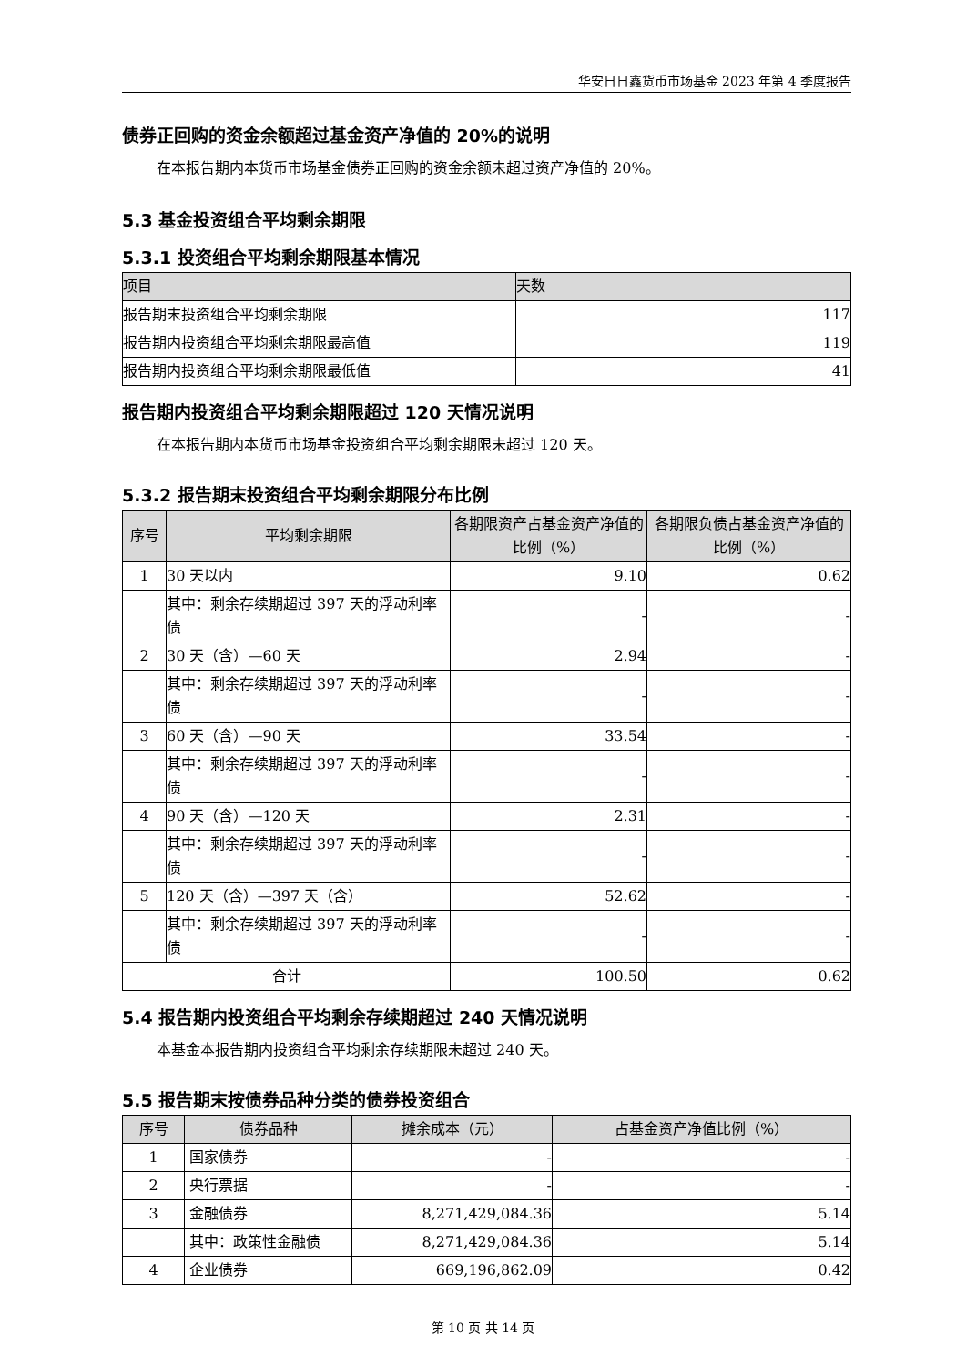华安日日鑫货币市场基金 2023 年第 4 季度报告
债券正回购的资金余额超过基金资产净值的 20%的说明
在本报告期内本货币市场基金债券正回购的资金余额未超过资产净值的 20%。
5.3 基金投资组合平均剩余期限
5.3.1 投资组合平均剩余期限基本情况
| 项目 | 天数 |
| --- | --- |
| 报告期末投资组合平均剩余期限 | 117 |
| 报告期内投资组合平均剩余期限最高值 | 119 |
| 报告期内投资组合平均剩余期限最低值 | 41 |
报告期内投资组合平均剩余期限超过 120 天情况说明
在本报告期内本货币市场基金投资组合平均剩余期限未超过 120 天。
5.3.2 报告期末投资组合平均剩余期限分布比例
| 序号 | 平均剩余期限 | 各期限资产占基金资产净值的比例（%） | 各期限负债占基金资产净值的比例（%） |
| --- | --- | --- | --- |
| 1 | 30 天以内 | 9.10 | 0.62 |
| | 其中：剩余存续期超过 397 天的浮动利率债 | - | - |
| 2 | 30 天（含）—60 天 | 2.94 | - |
| | 其中：剩余存续期超过 397 天的浮动利率债 | - | - |
| 3 | 60 天（含）—90 天 | 33.54 | - |
| | 其中：剩余存续期超过 397 天的浮动利率债 | - | - |
| 4 | 90 天（含）—120 天 | 2.31 | - |
| | 其中：剩余存续期超过 397 天的浮动利率债 | - | - |
| 5 | 120 天（含）—397 天（含） | 52.62 | - |
| | 其中：剩余存续期超过 397 天的浮动利率债 | - | - |
| 合计 | | 100.50 | 0.62 |
5.4 报告期内投资组合平均剩余存续期超过 240 天情况说明
本基金本报告期内投资组合平均剩余存续期限未超过 240 天。
5.5 报告期末按债券品种分类的债券投资组合
| 序号 | 债券品种 | 摊余成本（元） | 占基金资产净值比例（%） |
| --- | --- | --- | --- |
| 1 | 国家债券 | - | - |
| 2 | 央行票据 | - | - |
| 3 | 金融债券 | 8,271,429,084.36 | 5.14 |
| | 其中：政策性金融债 | 8,271,429,084.36 | 5.14 |
| 4 | 企业债券 | 669,196,862.09 | 0.42 |
第 10 页 共 14 页